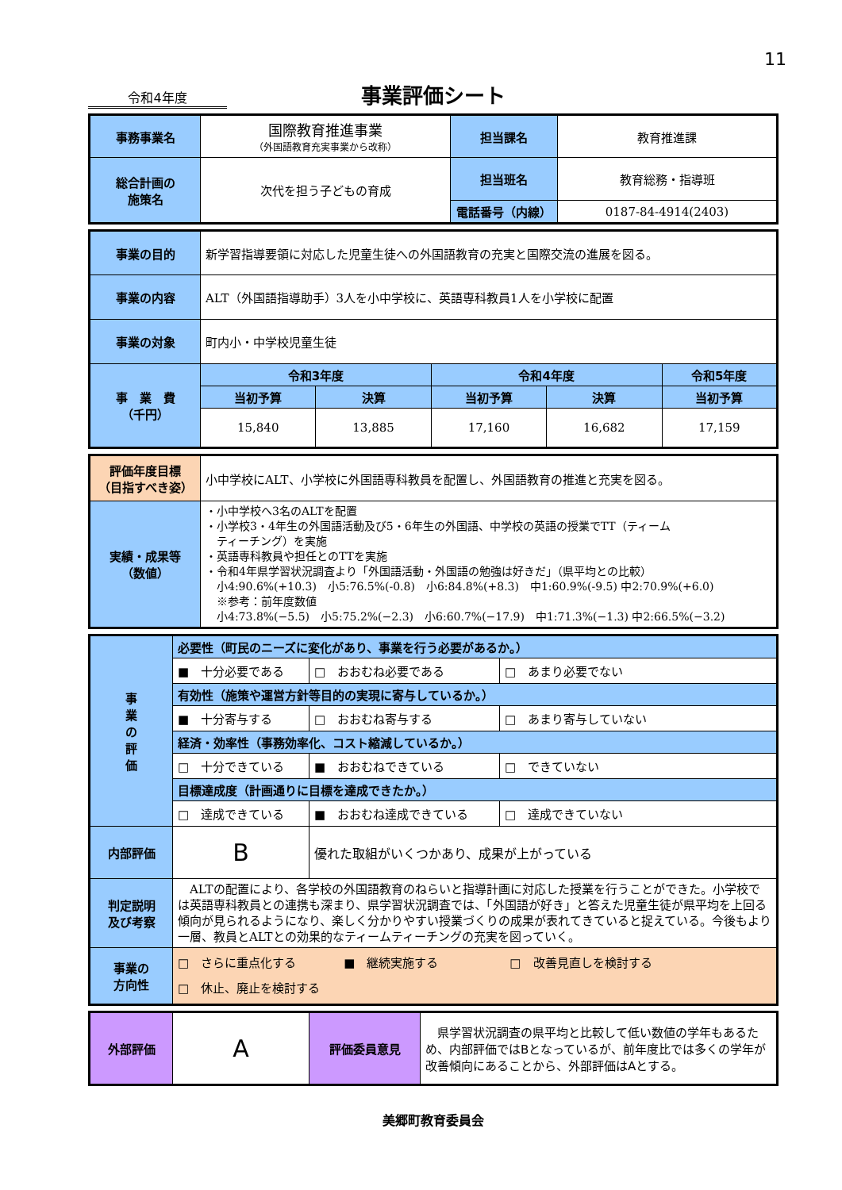11
令和4年度
事業評価シート
| 事務事業名 | 国際教育推進事業 （外国語教育充実事業から改称） | 担当課名 | 教育推進課 |
| 総合計画の 施策名 | 次代を担う子どもの育成 | 担当班名 | 教育総務・指導班 |
| | | 電話番号（内線） | 0187-84-4914(2403) |
| 事業の目的 | 新学習指導要領に対応した児童生徒への外国語教育の充実と国際交流の進展を図る。 | | | | |
| 事業の内容 | ALT（外国語指導助手）3人を小中学校に、英語専科教員1人を小学校に配置 | | | | |
| 事業の対象 | 町内小・中学校児童生徒 | | | | |
| 事 業 費 （千円） | 令和3年度 | | 令和4年度 | | 令和5年度 |
| | 当初予算 | 決算 | 当初予算 | 決算 | 当初予算 |
| | 15,840 | 13,885 | 17,160 | 16,682 | 17,159 |
| 評価年度目標 （目指すべき姿） | 小中学校にALT、小学校に外国語専科教員を配置し、外国語教育の推進と充実を図る。 |
| 実績・成果等 （数値） | ・小中学校へ3名のALTを配置 ・小学校3・4年生の外国語活動及び5・6年生の外国語、中学校の英語の授業でTT（ティーム ティーチング）を実施 ・英語専科教員や担任とのTTを実施 ・令和4年県学習状況調査より「外国語活動・外国語の勉強は好きだ」（県平均との比較） 小4:90.6%(+10.3) 小5:76.5%(-0.8) 小6:84.8%(+8.3) 中1:60.9%(-9.5) 中2:70.9%(+6.0) ※参考：前年度数値 小4:73.8%(−5.5) 小5:75.2%(−2.3) 小6:60.7%(−17.9) 中1:71.3%(−1.3) 中2:66.5%(−3.2) |
| 事 業 の 評 価 | 必要性（町民のニーズに変化があり、事業を行う必要があるか。） | | |
| | ■ 十分必要である | □ おおむね必要である | □ あまり必要でない |
| | 有効性（施策や運営方針等目的の実現に寄与しているか。） | | |
| | ■ 十分寄与する | □ おおむね寄与する | □ あまり寄与していない |
| | 経済・効率性（事務効率化、コスト縮減しているか。） | | |
| | □ 十分できている | ■ おおむねできている | □ できていない |
| | 目標達成度（計画通りに目標を達成できたか。） | | |
| | □ 達成できている | ■ おおむね達成できている | □ 達成できていない |
| 内部評価 | B | 優れた取組がいくつかあり、成果が上がっている | |
| 判定説明 及び考察 | ALTの配置により、各学校の外国語教育のねらいと指導計画に対応した授業を行うことができた。小学校では英語専科教員との連携も深まり、県学習状況調査では、「外国語が好き」と答えた児童生徒が県平均を上回る傾向が見られるようになり、楽しく分かりやすい授業づくりの成果が表れてきていると捉えている。今後もより一層、教員とALTとの効果的なティームティーチングの充実を図っていく。 | | |
| 事業の 方向性 | □ さらに重点化する ■ 継続実施する □ 改善見直しを検討する □ 休止、廃止を検討する | | |
| 外部評価 | A | 評価委員意見 | 県学習状況調査の県平均と比較して低い数値の学年もあるため、内部評価ではBとなっているが、前年度比では多くの学年が改善傾向にあることから、外部評価はAとする。 |
美郷町教育委員会